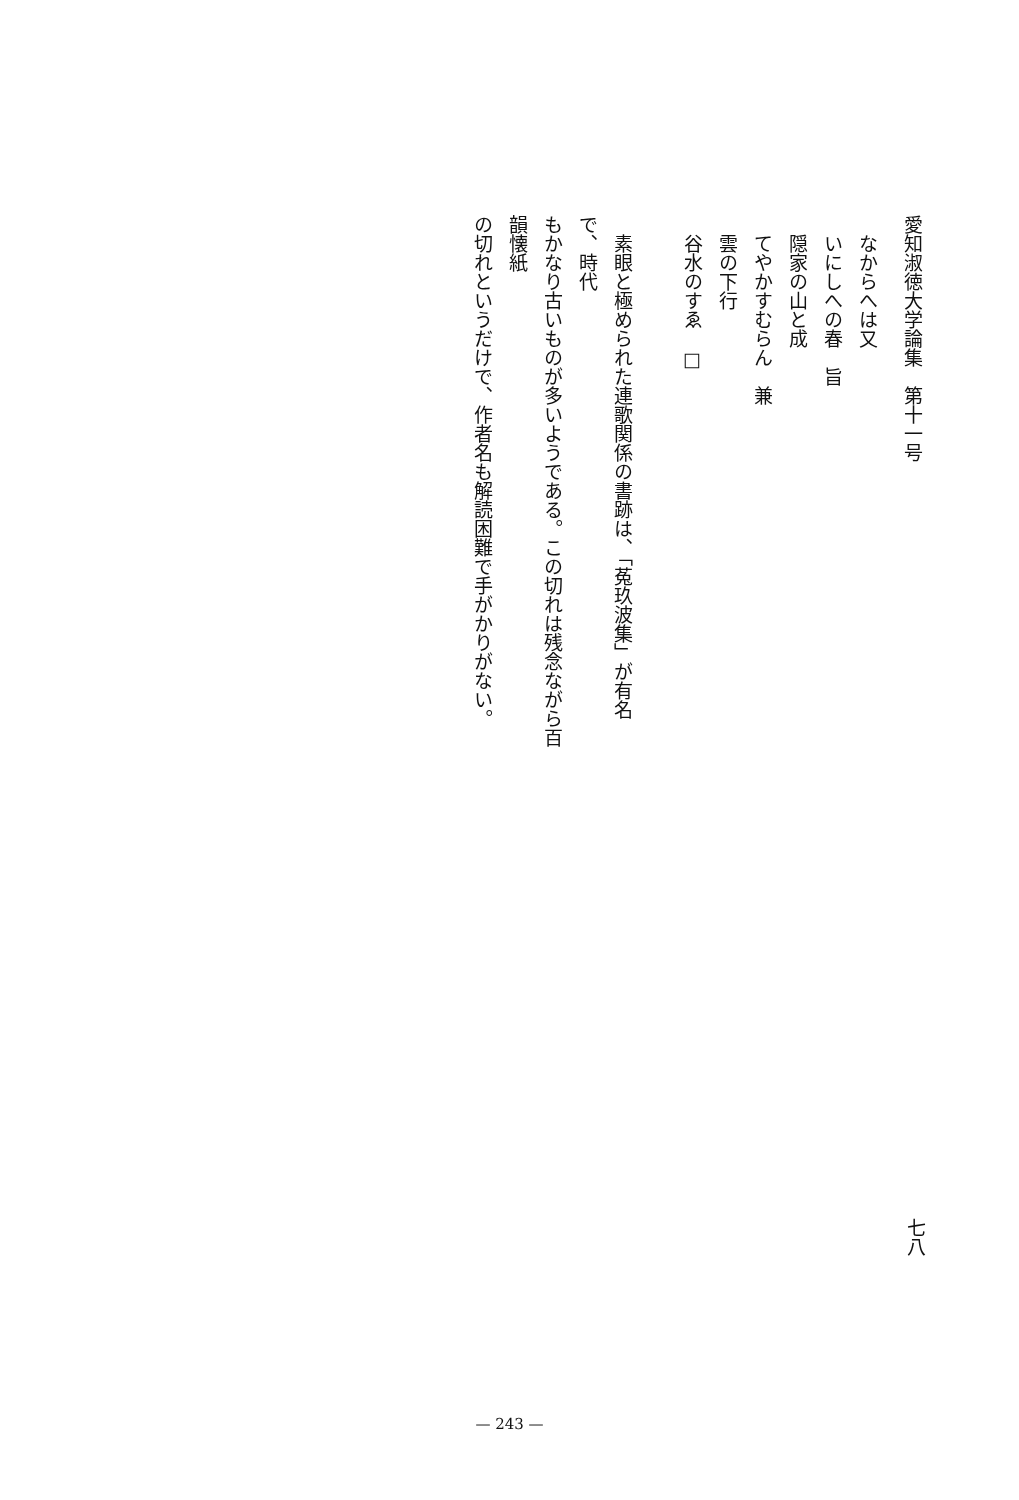愛知淑徳大学論集　第十一号
　なからへは又
　いにしへの春　旨
　隠家の山と成
　てやかすむらん　兼
　雲の下行
　谷水のすゑ　□
　素眼と極められた連歌関係の書跡は、「菟玖波集」が有名で、時代
もかなり古いものが多いようである。この切れは残念ながら百韻懐紙
の切れというだけで、作者名も解読困難で手がかりがない。
七八
— 243 —